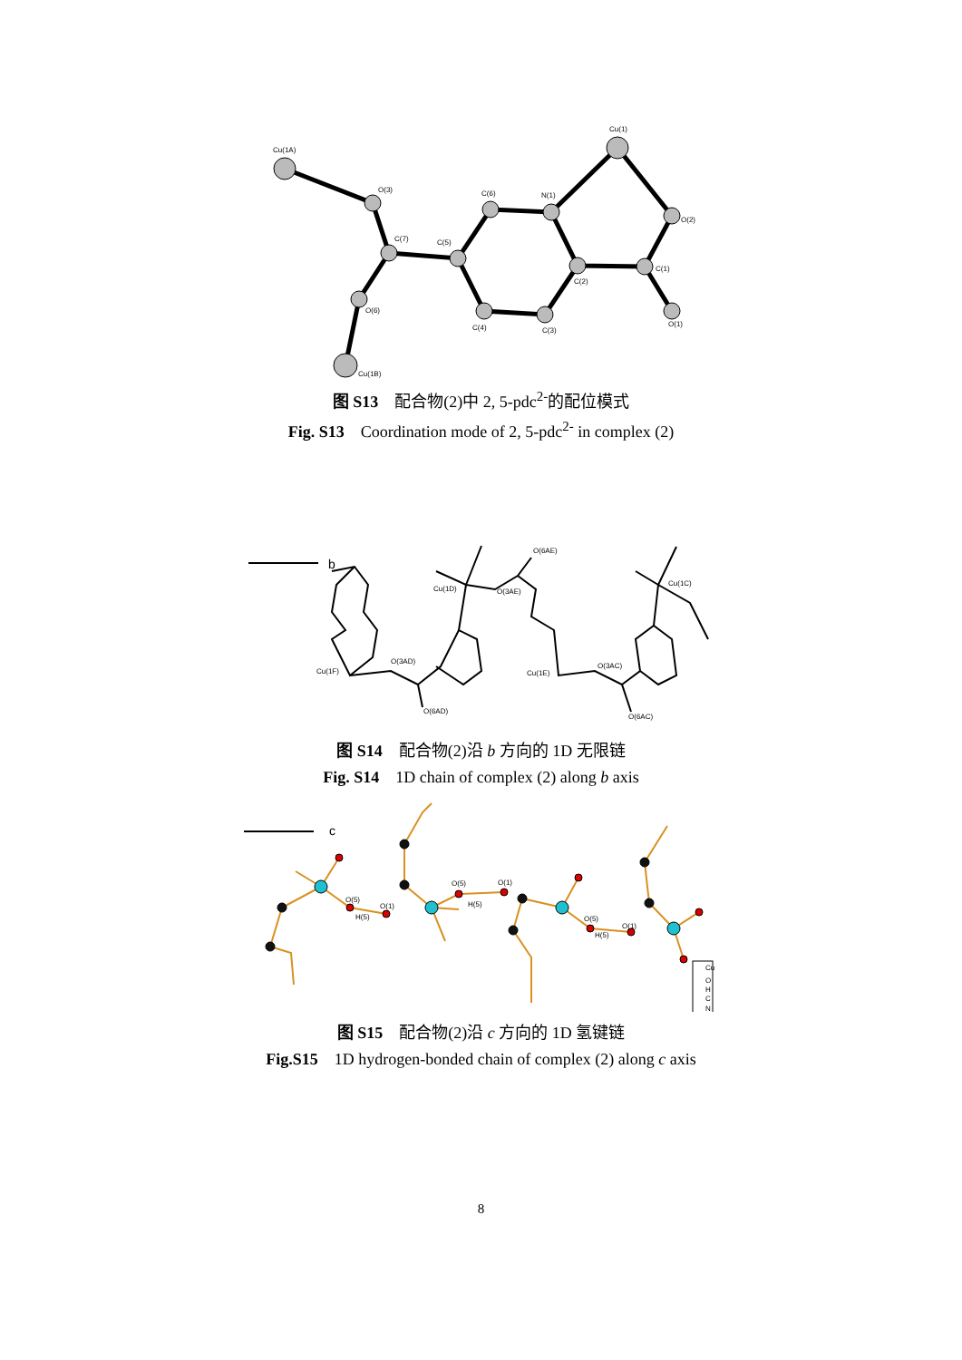Cu(1A)
Cu(1)
O(3)
C(7)
C(6)
N(1)
C(5)
O(2)
C(1)
C(2)
O(6)
C(4)
C(3)
O(1)
Cu(1B)
图 S13 配合物(2)中 2, 5-pdc<sup>2-</sup>的配位模式
Fig. S13 Coordination mode of 2, 5-pdc<sup>2-</sup> in complex (2)
b
O(6AE)
Cu(1D)
O(3AE)
Cu(1C)
O(3AD)
Cu(1F)
O(6AD)
Cu(1E)
O(3AC)
O(6AC)
图 S14 配合物(2)沿 b 方向的 1D 无限链
Fig. S14 1D chain of complex (2) along b axis
c
O(5)
H(5)
O(1)
O(5)
H(5)
O(1)
O(5)
H(5)
O(1)
Cu
O
H
C
N
图 S15 配合物(2)沿 c 方向的 1D 氢键链
Fig.S15 1D hydrogen-bonded chain of complex (2) along c axis
8